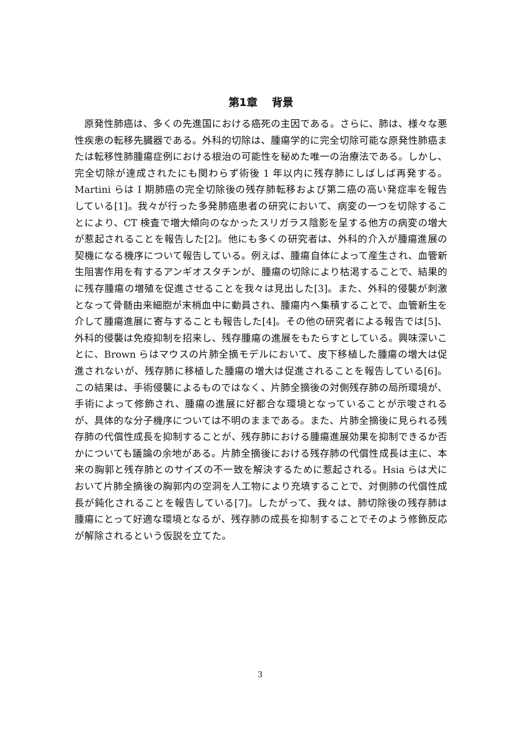第1章　 背景
原発性肺癌は、多くの先進国における癌死の主因である。さらに、肺は、様々な悪性疾患の転移先臓器である。外科的切除は、腫瘍学的に完全切除可能な原発性肺癌または転移性肺腫瘍症例における根治の可能性を秘めた唯一の治療法である。しかし、完全切除が達成されたにも関わらず術後 1 年以内に残存肺にしばしば再発する。Martini らは I 期肺癌の完全切除後の残存肺転移および第二癌の高い発症率を報告している[1]。我々が行った多発肺癌患者の研究において、病変の一つを切除することにより、CT 検査で増大傾向のなかったスリガラス陰影を呈する他方の病変の増大が惹起されることを報告した[2]。他にも多くの研究者は、外科的介入が腫瘍進展の契機になる機序について報告している。例えば、腫瘍自体によって産生され、血管新生阻害作用を有するアンギオスタチンが、腫瘍の切除により枯渇することで、結果的に残存腫瘍の増殖を促進させることを我々は見出した[3]。また、外科的侵襲が刺激となって骨髄由来細胞が末梢血中に動員され、腫瘍内へ集積することで、血管新生を介して腫瘍進展に寄与することも報告した[4]。その他の研究者による報告では[5]、外科的侵襲は免疫抑制を招来し、残存腫瘍の進展をもたらすとしている。興味深いことに、Brown らはマウスの片肺全摘モデルにおいて、皮下移植した腫瘍の増大は促進されないが、残存肺に移植した腫瘍の増大は促進されることを報告している[6]。この結果は、手術侵襲によるものではなく、片肺全摘後の対側残存肺の局所環境が、手術によって修飾され、腫瘍の進展に好都合な環境となっていることが示唆されるが、具体的な分子機序については不明のままである。また、片肺全摘後に見られる残存肺の代償性成長を抑制することが、残存肺における腫瘍進展効果を抑制できるか否かについても議論の余地がある。片肺全摘後における残存肺の代償性成長は主に、本来の胸郭と残存肺とのサイズの不一致を解決するために惹起される。Hsia らは犬において片肺全摘後の胸郭内の空洞を人工物により充填することで、対側肺の代償性成長が鈍化されることを報告している[7]。したがって、我々は、肺切除後の残存肺は腫瘍にとって好適な環境となるが、残存肺の成長を抑制することでそのよう修飾反応が解除されるという仮説を立てた。
3